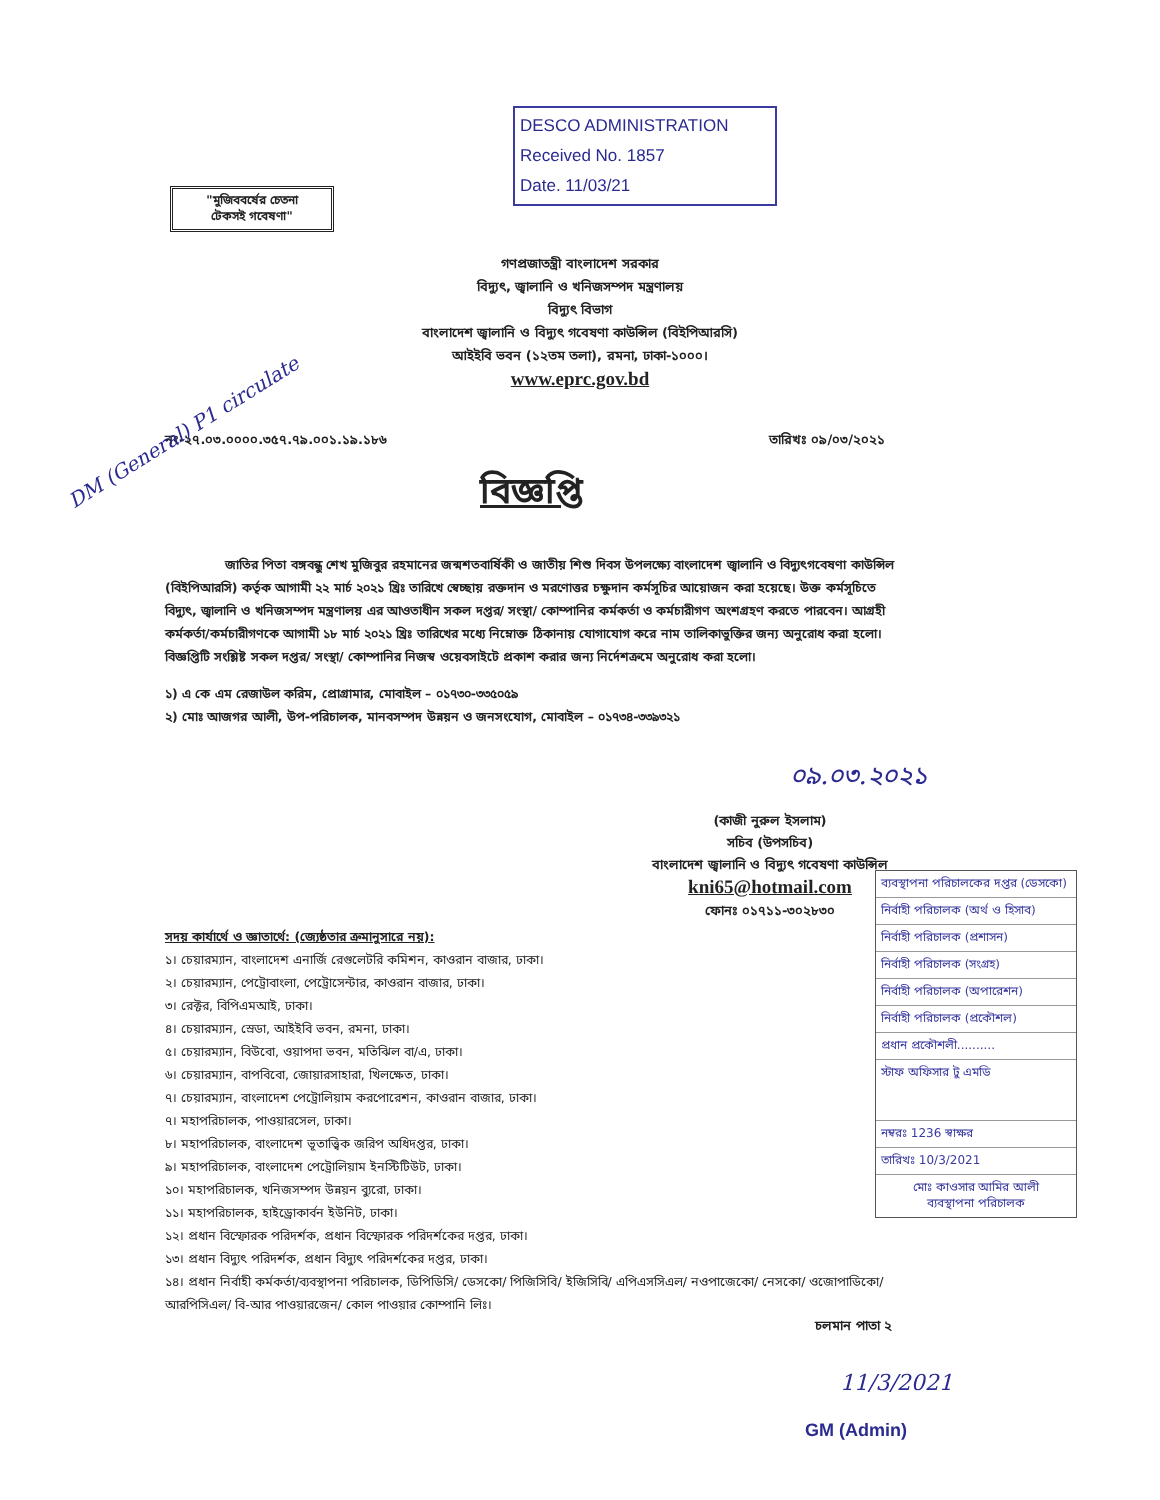DESCO ADMINISTRATION
Received No. 1857
Date. 11/03/21
"মুজিববর্ষের চেতনা
টেকসই গবেষণা"
গণপ্রজাতন্ত্রী বাংলাদেশ সরকার
বিদ্যুৎ, জ্বালানি ও খনিজসম্পদ মন্ত্রণালয়
বিদ্যুৎ বিভাগ
বাংলাদেশ জ্বালানি ও বিদ্যুৎ গবেষণা কাউন্সিল (বিইপিআরসি)
আইইবি ভবন (১২তম তলা), রমনা, ঢাকা-১০০০।
www.eprc.gov.bd
নং-২৭.০৩.০০০০.৩৫৭.৭৯.০০১.১৯.১৮৬ তারিখঃ ০৯/০৩/২০২১
বিজ্ঞপ্তি
জাতির পিতা বঙ্গবন্ধু শেখ মুজিবুর রহমানের জন্মশতবার্ষিকী ও জাতীয় শিশু দিবস উপলক্ষ্যে বাংলাদেশ জ্বালানি ও বিদ্যুৎগবেষণা কাউন্সিল (বিইপিআরসি) কর্তৃক আগামী ২২ মার্চ ২০২১ খ্রিঃ তারিখে স্বেচ্ছায় রক্তদান ও মরণোত্তর চক্ষুদান কর্মসূচির আয়োজন করা হয়েছে। উক্ত কর্মসূচিতে বিদ্যুৎ, জ্বালানি ও খনিজসম্পদ মন্ত্রণালয় এর আওতাধীন সকল দপ্তর/ সংস্থা/ কোম্পানির কর্মকর্তা ও কর্মচারীগণ অংশগ্রহণ করতে পারবেন। আগ্রহী কর্মকর্তা/কর্মচারীগণকে আগামী ১৮ মার্চ ২০২১ খ্রিঃ তারিখের মধ্যে নিম্নোক্ত ঠিকানায় যোগাযোগ করে নাম তালিকাভুক্তির জন্য অনুরোধ করা হলো। বিজ্ঞপ্তিটি সংশ্লিষ্ট সকল দপ্তর/ সংস্থা/ কোম্পানির নিজস্ব ওয়েবসাইটে প্রকাশ করার জন্য নির্দেশক্রমে অনুরোধ করা হলো।
১) এ কে এম রেজাউল করিম, প্রোগ্রামার, মোবাইল – ০১৭৩০-৩৩৫০৫৯
২) মোঃ আজগর আলী, উপ-পরিচালক, মানবসম্পদ উন্নয়ন ও জনসংযোগ, মোবাইল – ০১৭৩৪-৩৩৯৩২১
০৯.০৩.২০২১
(কাজী নুরুল ইসলাম)
সচিব (উপসচিব)
বাংলাদেশ জ্বালানি ও বিদ্যুৎ গবেষণা কাউন্সিল
kni65@hotmail.com
ফোনঃ ০১৭১১-৩০২৮৩০
ব্যবস্থাপনা পরিচালকের দপ্তর (ডেসকো)
নির্বাহী পরিচালক (অর্থ ও হিসাব)
নির্বাহী পরিচালক (প্রশাসন)
নির্বাহী পরিচালক (সংগ্রহ)
নির্বাহী পরিচালক (অপারেশন)
নির্বাহী পরিচালক (প্রকৌশল)
প্রধান প্রকৌশলী..........
স্টাফ অফিসার টু এমডি
নম্বরঃ 1236 স্বাক্ষর
তারিখঃ 10/3/2021
মোঃ কাওসার আমির আলী
ব্যবস্থাপনা পরিচালক
সদয় কার্যার্থে ও জ্ঞাতার্থে: (জ্যেষ্ঠতার ক্রমানুসারে নয়):
১। চেয়ারম্যান, বাংলাদেশ এনার্জি রেগুলেটরি কমিশন, কাওরান বাজার, ঢাকা।
২। চেয়ারম্যান, পেট্রোবাংলা, পেট্রোসেন্টার, কাওরান বাজার, ঢাকা।
৩। রেক্টর, বিপিএমআই, ঢাকা।
৪। চেয়ারম্যান, স্রেডা, আইইবি ভবন, রমনা, ঢাকা।
৫। চেয়ারম্যান, বিউবো, ওয়াপদা ভবন, মতিঝিল বা/এ, ঢাকা।
৬। চেয়ারম্যান, বাপবিবো, জোয়ারসাহারা, খিলক্ষেত, ঢাকা।
৭। চেয়ারম্যান, বাংলাদেশ পেট্রোলিয়াম করপোরেশন, কাওরান বাজার, ঢাকা।
৭। মহাপরিচালক, পাওয়ারসেল, ঢাকা।
৮। মহাপরিচালক, বাংলাদেশ ভূতাত্ত্বিক জরিপ অধিদপ্তর, ঢাকা।
৯। মহাপরিচালক, বাংলাদেশ পেট্রোলিয়াম ইনস্টিটিউট, ঢাকা।
১০। মহাপরিচালক, খনিজসম্পদ উন্নয়ন ব্যুরো, ঢাকা।
১১। মহাপরিচালক, হাইড্রোকার্বন ইউনিট, ঢাকা।
১২। প্রধান বিস্ফোরক পরিদর্শক, প্রধান বিস্ফোরক পরিদর্শকের দপ্তর, ঢাকা।
১৩। প্রধান বিদ্যুৎ পরিদর্শক, প্রধান বিদ্যুৎ পরিদর্শকের দপ্তর, ঢাকা।
১৪। প্রধান নির্বাহী কর্মকর্তা/ব্যবস্থাপনা পরিচালক, ডিপিডিসি/ ডেসকো/ পিজিসিবি/ ইজিসিবি/ এপিএসসিএল/ নওপাজেকো/ নেসকো/ ওজোপাডিকো/ আরপিসিএল/ বি-আর পাওয়ারজেন/ কোল পাওয়ার কোম্পানি লিঃ।
চলমান পাতা ২
11/3/2021
GM (Admin)
DM (General) P1 circulate